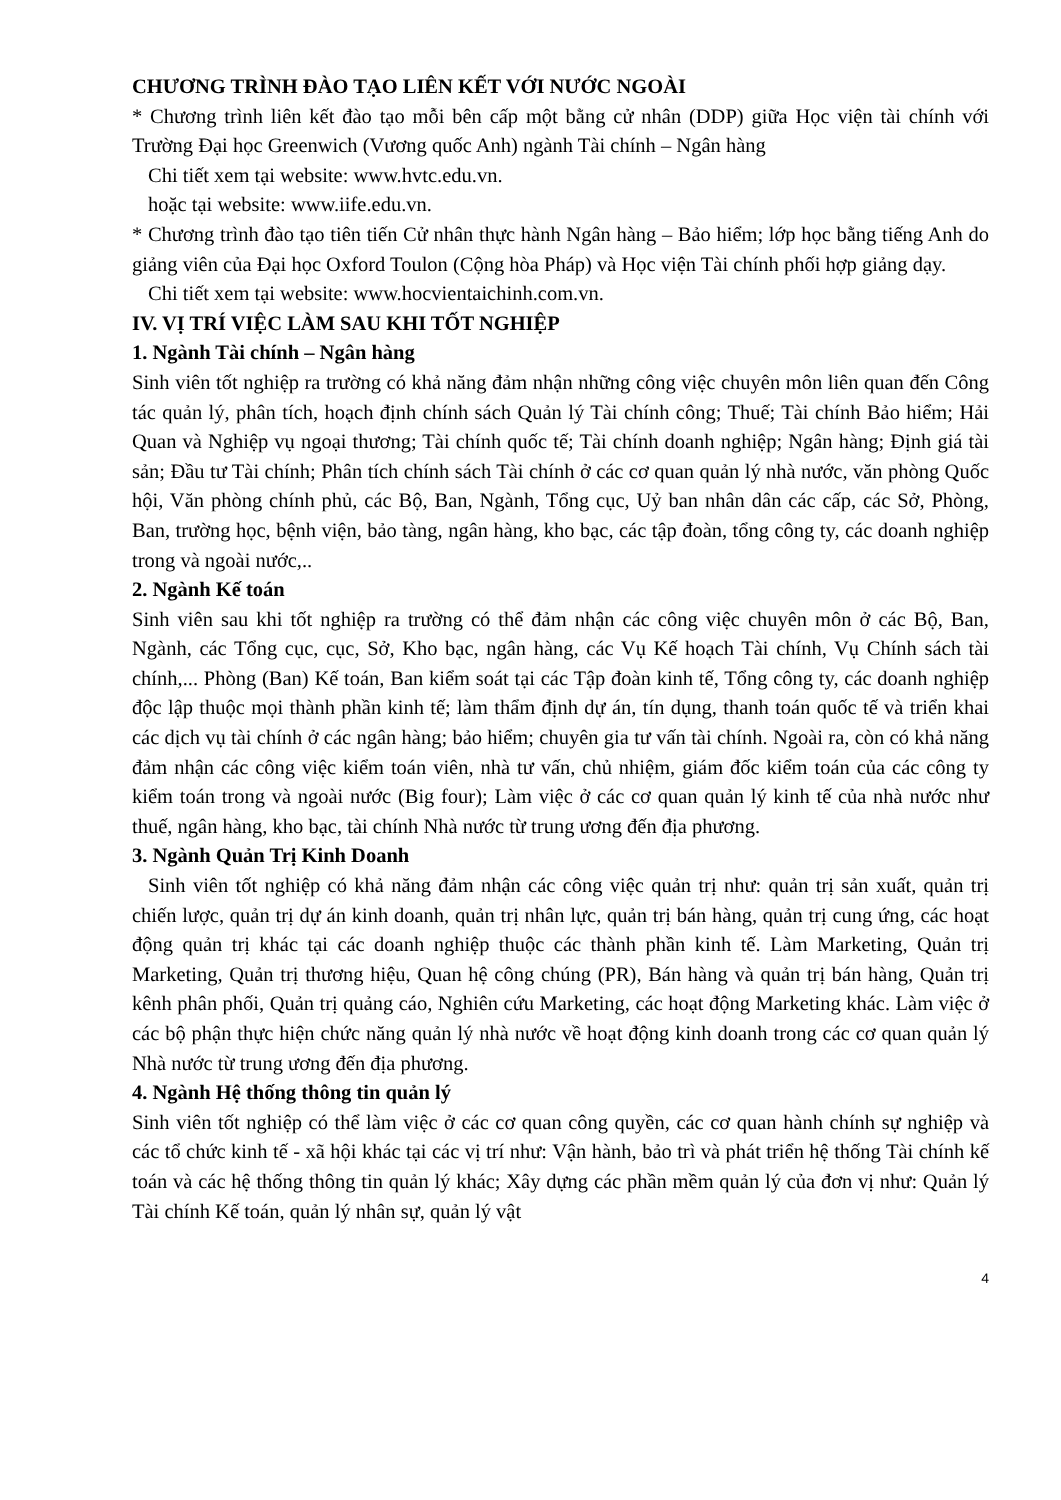CHƯƠNG TRÌNH ĐÀO TẠO LIÊN KẾT VỚI NƯỚC NGOÀI
* Chương trình liên kết đào tạo mỗi bên cấp một bằng cử nhân (DDP) giữa Học viện tài chính với Trường Đại học Greenwich (Vương quốc Anh) ngành Tài chính – Ngân hàng
Chi tiết xem tại website: www.hvtc.edu.vn.
hoặc tại website: www.iife.edu.vn.
* Chương trình đào tạo tiên tiến Cử nhân thực hành Ngân hàng – Bảo hiểm; lớp học bằng tiếng Anh do giảng viên của Đại học Oxford Toulon (Cộng hòa Pháp) và Học viện Tài chính phối hợp giảng dạy.
Chi tiết xem tại website: www.hocvientaichinh.com.vn.
IV. VỊ TRÍ VIỆC LÀM SAU KHI TỐT NGHIỆP
1. Ngành Tài chính – Ngân hàng
Sinh viên tốt nghiệp ra trường có khả năng đảm nhận những công việc chuyên môn liên quan đến Công tác quản lý, phân tích, hoạch định chính sách Quản lý Tài chính công; Thuế; Tài chính Bảo hiểm; Hải Quan và Nghiệp vụ ngoại thương; Tài chính quốc tế; Tài chính doanh nghiệp; Ngân hàng; Định giá tài sản; Đầu tư Tài chính; Phân tích chính sách Tài chính ở các cơ quan quản lý nhà nước, văn phòng Quốc hội, Văn phòng chính phủ, các Bộ, Ban, Ngành, Tổng cục, Uỷ ban nhân dân các cấp, các Sở, Phòng, Ban, trường học, bệnh viện, bảo tàng, ngân hàng, kho bạc, các tập đoàn, tổng công ty, các doanh nghiệp trong và ngoài nước,..
2. Ngành Kế toán
Sinh viên sau khi tốt nghiệp ra trường có thể đảm nhận các công việc chuyên môn ở các Bộ, Ban, Ngành, các Tổng cục, cục, Sở, Kho bạc, ngân hàng, các Vụ Kế hoạch Tài chính, Vụ Chính sách tài chính,... Phòng (Ban) Kế toán, Ban kiểm soát tại các Tập đoàn kinh tế, Tổng công ty, các doanh nghiệp độc lập thuộc mọi thành phần kinh tế; làm thẩm định dự án, tín dụng, thanh toán quốc tế và triển khai các dịch vụ tài chính ở các ngân hàng; bảo hiểm; chuyên gia tư vấn tài chính. Ngoài ra, còn có khả năng đảm nhận các công việc kiểm toán viên, nhà tư vấn, chủ nhiệm, giám đốc kiểm toán của các công ty kiểm toán trong và ngoài nước (Big four); Làm việc ở các cơ quan quản lý kinh tế của nhà nước như thuế, ngân hàng, kho bạc, tài chính Nhà nước từ trung ương đến địa phương.
3. Ngành Quản Trị Kinh Doanh
Sinh viên tốt nghiệp có khả năng đảm nhận các công việc quản trị như: quản trị sản xuất, quản trị chiến lược, quản trị dự án kinh doanh, quản trị nhân lực, quản trị bán hàng, quản trị cung ứng, các hoạt động quản trị khác tại các doanh nghiệp thuộc các thành phần kinh tế. Làm Marketing, Quản trị Marketing, Quản trị thương hiệu, Quan hệ công chúng (PR), Bán hàng và quản trị bán hàng, Quản trị kênh phân phối, Quản trị quảng cáo, Nghiên cứu Marketing, các hoạt động Marketing khác. Làm việc ở các bộ phận thực hiện chức năng quản lý nhà nước về hoạt động kinh doanh trong các cơ quan quản lý Nhà nước từ trung ương đến địa phương.
4. Ngành Hệ thống thông tin quản lý
Sinh viên tốt nghiệp có thể làm việc ở các cơ quan công quyền, các cơ quan hành chính sự nghiệp và các tổ chức kinh tế - xã hội khác tại các vị trí như: Vận hành, bảo trì và phát triển hệ thống Tài chính kế toán và các hệ thống thông tin quản lý khác; Xây dựng các phần mềm quản lý của đơn vị như: Quản lý Tài chính Kế toán, quản lý nhân sự, quản lý vật
4